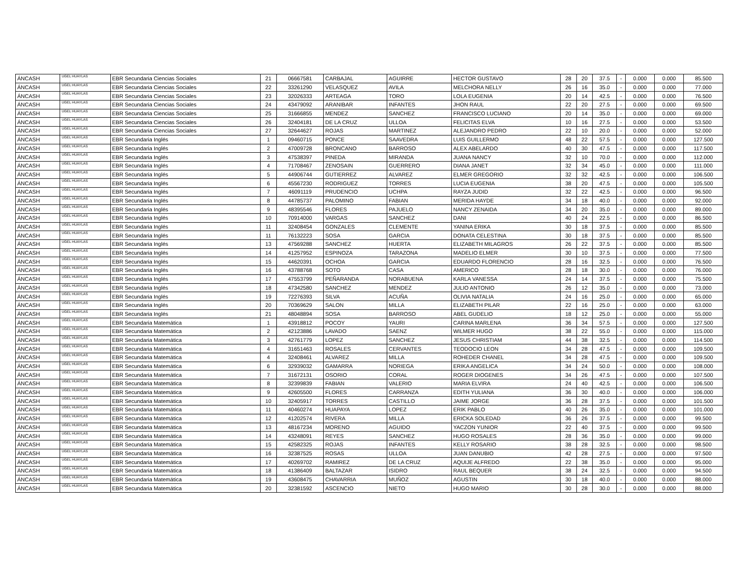| ÁNCASH | UGEL HUAYLAS | EBR Secundaria Ciencias Sociales | 21 | 06667581 | CARBAJAL | AGUIRRE | HECTOR GUSTAVO | 28 | 20 | 37.5 | - | 0.000 | 0.000 | 85.500 |
| ÁNCASH | UGEL HUAYLAS | EBR Secundaria Ciencias Sociales | 22 | 33261290 | VELASQUEZ | AVILA | MELCHORA NELLY | 26 | 16 | 35.0 | - | 0.000 | 0.000 | 77.000 |
| ÁNCASH | UGEL HUAYLAS | EBR Secundaria Ciencias Sociales | 23 | 32026333 | ARTEAGA | TORO | LOLA EUGENIA | 20 | 14 | 42.5 | - | 0.000 | 0.000 | 76.500 |
| ÁNCASH | UGEL HUAYLAS | EBR Secundaria Ciencias Sociales | 24 | 43479092 | ARANIBAR | INFANTES | JHON RAUL | 22 | 20 | 27.5 | - | 0.000 | 0.000 | 69.500 |
| ÁNCASH | UGEL HUAYLAS | EBR Secundaria Ciencias Sociales | 25 | 31666855 | MENDEZ | SANCHEZ | FRANCISCO LUCIANO | 20 | 14 | 35.0 | - | 0.000 | 0.000 | 69.000 |
| ÁNCASH | UGEL HUAYLAS | EBR Secundaria Ciencias Sociales | 26 | 32404181 | DE LA CRUZ | ULLOA | FELICITAS ELVA | 10 | 16 | 27.5 | - | 0.000 | 0.000 | 53.500 |
| ÁNCASH | UGEL HUAYLAS | EBR Secundaria Ciencias Sociales | 27 | 32644627 | ROJAS | MARTINEZ | ALEJANDRO PEDRO | 22 | 10 | 20.0 | - | 0.000 | 0.000 | 52.000 |
| ÁNCASH | UGEL HUAYLAS | EBR Secundaria Inglés | 1 | 09460715 | PONCE | SAAVEDRA | LUIS GUILLERMO | 48 | 22 | 57.5 | - | 0.000 | 0.000 | 127.500 |
| ÁNCASH | UGEL HUAYLAS | EBR Secundaria Inglés | 2 | 47009728 | BRONCANO | BARROSO | ALEX ABELARDO | 40 | 30 | 47.5 | - | 0.000 | 0.000 | 117.500 |
| ÁNCASH | UGEL HUAYLAS | EBR Secundaria Inglés | 3 | 47538397 | PINEDA | MIRANDA | JUANA NANCY | 32 | 10 | 70.0 | - | 0.000 | 0.000 | 112.000 |
| ÁNCASH | UGEL HUAYLAS | EBR Secundaria Inglés | 4 | 71708467 | ZENOSAIN | GUERRERO | DIANA JANET | 32 | 34 | 45.0 | - | 0.000 | 0.000 | 111.000 |
| ÁNCASH | UGEL HUAYLAS | EBR Secundaria Inglés | 5 | 44906744 | GUTIERREZ | ALVAREZ | ELMER GREGORIO | 32 | 32 | 42.5 | - | 0.000 | 0.000 | 106.500 |
| ÁNCASH | UGEL HUAYLAS | EBR Secundaria Inglés | 6 | 45567230 | RODRIGUEZ | TORRES | LUCIA EUGENIA | 38 | 20 | 47.5 | - | 0.000 | 0.000 | 105.500 |
| ÁNCASH | UGEL HUAYLAS | EBR Secundaria Inglés | 7 | 46091119 | PRUDENCIO | UCHPA | RAYZA JUDID | 32 | 22 | 42.5 | - | 0.000 | 0.000 | 96.500 |
| ÁNCASH | UGEL HUAYLAS | EBR Secundaria Inglés | 8 | 44785737 | PALOMINO | FABIAN | MERIDA HAYDE | 34 | 18 | 40.0 | - | 0.000 | 0.000 | 92.000 |
| ÁNCASH | UGEL HUAYLAS | EBR Secundaria Inglés | 9 | 48395546 | FLORES | PAJUELO | NANCY ZENAIDA | 34 | 20 | 35.0 | - | 0.000 | 0.000 | 89.000 |
| ÁNCASH | UGEL HUAYLAS | EBR Secundaria Inglés | 10 | 70914000 | VARGAS | SANCHEZ | DANI | 40 | 24 | 22.5 | - | 0.000 | 0.000 | 86.500 |
| ÁNCASH | UGEL HUAYLAS | EBR Secundaria Inglés | 11 | 32408454 | GONZALES | CLEMENTE | YANINA ERIKA | 30 | 18 | 37.5 | - | 0.000 | 0.000 | 85.500 |
| ÁNCASH | UGEL HUAYLAS | EBR Secundaria Inglés | 11 | 76132223 | SOSA | GARCIA | DONATA CELESTINA | 30 | 18 | 37.5 | - | 0.000 | 0.000 | 85.500 |
| ÁNCASH | UGEL HUAYLAS | EBR Secundaria Inglés | 13 | 47569288 | SANCHEZ | HUERTA | ELIZABETH MILAGROS | 26 | 22 | 37.5 | - | 0.000 | 0.000 | 85.500 |
| ÁNCASH | UGEL HUAYLAS | EBR Secundaria Inglés | 14 | 41257952 | ESPINOZA | TARAZONA | MADELIO ELMER | 30 | 10 | 37.5 | - | 0.000 | 0.000 | 77.500 |
| ÁNCASH | UGEL HUAYLAS | EBR Secundaria Inglés | 15 | 44620391 | OCHOA | GARCIA | EDUARDO FLORENCIO | 28 | 16 | 32.5 | - | 0.000 | 0.000 | 76.500 |
| ÁNCASH | UGEL HUAYLAS | EBR Secundaria Inglés | 16 | 43788768 | SOTO | CASA | AMERICO | 28 | 18 | 30.0 | - | 0.000 | 0.000 | 76.000 |
| ÁNCASH | UGEL HUAYLAS | EBR Secundaria Inglés | 17 | 47553799 | PEÑARANDA | NORABUENA | KARLA VANESSA | 24 | 14 | 37.5 | - | 0.000 | 0.000 | 75.500 |
| ÁNCASH | UGEL HUAYLAS | EBR Secundaria Inglés | 18 | 47342580 | SANCHEZ | MENDEZ | JULIO ANTONIO | 26 | 12 | 35.0 | - | 0.000 | 0.000 | 73.000 |
| ÁNCASH | UGEL HUAYLAS | EBR Secundaria Inglés | 19 | 72276393 | SILVA | ACUÑA | OLIVIA NATALIA | 24 | 16 | 25.0 | - | 0.000 | 0.000 | 65.000 |
| ÁNCASH | UGEL HUAYLAS | EBR Secundaria Inglés | 20 | 70369629 | SALON | MILLA | ELIZABETH PILAR | 22 | 16 | 25.0 | - | 0.000 | 0.000 | 63.000 |
| ÁNCASH | UGEL HUAYLAS | EBR Secundaria Inglés | 21 | 48048894 | SOSA | BARROSO | ABEL GUDELIO | 18 | 12 | 25.0 | - | 0.000 | 0.000 | 55.000 |
| ÁNCASH | UGEL HUAYLAS | EBR Secundaria Matemática | 1 | 43918812 | POCOY | YAURI | CARINA MARLENA | 36 | 34 | 57.5 | - | 0.000 | 0.000 | 127.500 |
| ÁNCASH | UGEL HUAYLAS | EBR Secundaria Matemática | 2 | 42123886 | LAVADO | SAENZ | WILMER HUGO | 38 | 22 | 55.0 | - | 0.000 | 0.000 | 115.000 |
| ÁNCASH | UGEL HUAYLAS | EBR Secundaria Matemática | 3 | 42761779 | LOPEZ | SANCHEZ | JESUS CHRISTIAM | 44 | 38 | 32.5 | - | 0.000 | 0.000 | 114.500 |
| ÁNCASH | UGEL HUAYLAS | EBR Secundaria Matemática | 4 | 31651463 | ROSALES | CERVANTES | TEODOCIO LEON | 34 | 28 | 47.5 | - | 0.000 | 0.000 | 109.500 |
| ÁNCASH | UGEL HUAYLAS | EBR Secundaria Matemática | 4 | 32408461 | ALVAREZ | MILLA | ROHEDER CHANEL | 34 | 28 | 47.5 | - | 0.000 | 0.000 | 109.500 |
| ÁNCASH | UGEL HUAYLAS | EBR Secundaria Matemática | 6 | 32939032 | GAMARRA | NORIEGA | ERIKA ANGELICA | 34 | 24 | 50.0 | - | 0.000 | 0.000 | 108.000 |
| ÁNCASH | UGEL HUAYLAS | EBR Secundaria Matemática | 7 | 31672131 | OSORIO | CORAL | ROGER DIOGENES | 34 | 26 | 47.5 | - | 0.000 | 0.000 | 107.500 |
| ÁNCASH | UGEL HUAYLAS | EBR Secundaria Matemática | 8 | 32399839 | FABIAN | VALERIO | MARIA ELVIRA | 24 | 40 | 42.5 | - | 0.000 | 0.000 | 106.500 |
| ÁNCASH | UGEL HUAYLAS | EBR Secundaria Matemática | 9 | 42605500 | FLORES | CARRANZA | EDITH YULIANA | 36 | 30 | 40.0 | - | 0.000 | 0.000 | 106.000 |
| ÁNCASH | UGEL HUAYLAS | EBR Secundaria Matemática | 10 | 32405917 | TORRES | CASTILLO | JAIME JORGE | 36 | 28 | 37.5 | - | 0.000 | 0.000 | 101.500 |
| ÁNCASH | UGEL HUAYLAS | EBR Secundaria Matemática | 11 | 40460274 | HUAPAYA | LOPEZ | ERIK PABLO | 40 | 26 | 35.0 | - | 0.000 | 0.000 | 101.000 |
| ÁNCASH | UGEL HUAYLAS | EBR Secundaria Matemática | 12 | 41202574 | RIVERA | MILLA | ERICKA SOLEDAD | 36 | 26 | 37.5 | - | 0.000 | 0.000 | 99.500 |
| ÁNCASH | UGEL HUAYLAS | EBR Secundaria Matemática | 13 | 48167234 | MORENO | AGUIDO | YACZON YUNIOR | 22 | 40 | 37.5 | - | 0.000 | 0.000 | 99.500 |
| ÁNCASH | UGEL HUAYLAS | EBR Secundaria Matemática | 14 | 43248091 | REYES | SANCHEZ | HUGO ROSALES | 28 | 36 | 35.0 | - | 0.000 | 0.000 | 99.000 |
| ÁNCASH | UGEL HUAYLAS | EBR Secundaria Matemática | 15 | 42582325 | ROJAS | INFANTES | KELLY ROSARIO | 38 | 28 | 32.5 | - | 0.000 | 0.000 | 98.500 |
| ÁNCASH | UGEL HUAYLAS | EBR Secundaria Matemática | 16 | 32387525 | ROSAS | ULLOA | JUAN DANUBIO | 42 | 28 | 27.5 | - | 0.000 | 0.000 | 97.500 |
| ÁNCASH | UGEL HUAYLAS | EBR Secundaria Matemática | 17 | 40269702 | RAMIREZ | DE LA CRUZ | AQUIJE ALFREDO | 22 | 38 | 35.0 | - | 0.000 | 0.000 | 95.000 |
| ÁNCASH | UGEL HUAYLAS | EBR Secundaria Matemática | 18 | 41386409 | BALTAZAR | ISIDRO | RAUL BEQUER | 38 | 24 | 32.5 | - | 0.000 | 0.000 | 94.500 |
| ÁNCASH | UGEL HUAYLAS | EBR Secundaria Matemática | 19 | 43608475 | CHAVARRIA | MUÑOZ | AGUSTIN | 30 | 18 | 40.0 | - | 0.000 | 0.000 | 88.000 |
| ÁNCASH | UGEL HUAYLAS | EBR Secundaria Matemática | 20 | 32381592 | ASCENCIO | NIETO | HUGO MARIO | 30 | 28 | 30.0 | - | 0.000 | 0.000 | 88.000 |